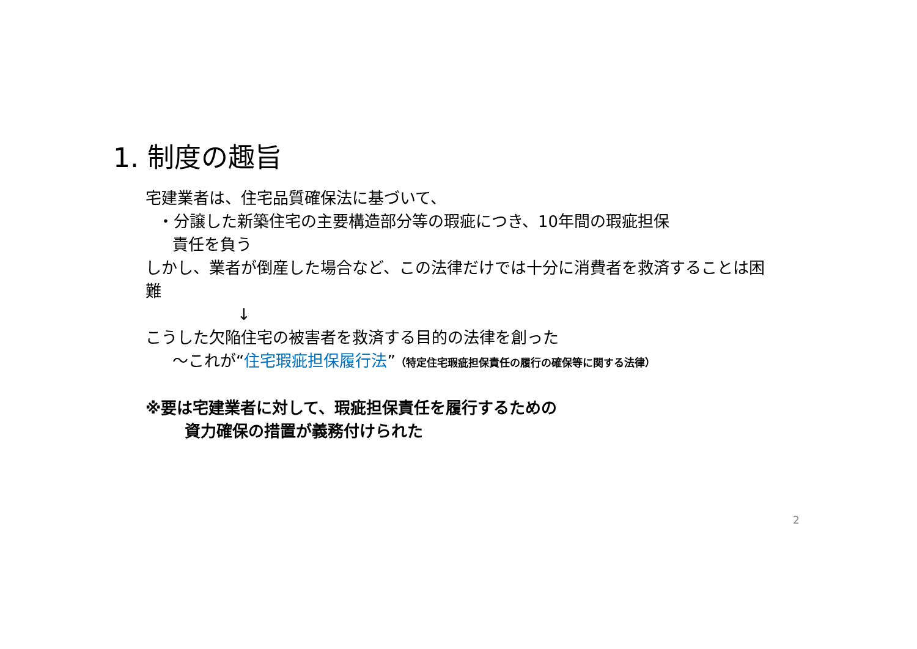1. 制度の趣旨
宅建業者は、住宅品質確保法に基づいて、
・分譲した新築住宅の主要構造部分等の瑕疵につき、10年間の瑕疵担保
責任を負う
しかし、業者が倒産した場合など、この法律だけでは十分に消費者を救済することは困難
↓
こうした欠陥住宅の被害者を救済する目的の法律を創った
～これが“住宅瑕疵担保履行法”（特定住宅瑕疵担保責任の履行の確保等に関する法律）
※要は宅建業者に対して、瑕疵担保責任を履行するための
資力確保の措置が義務付けられた
2